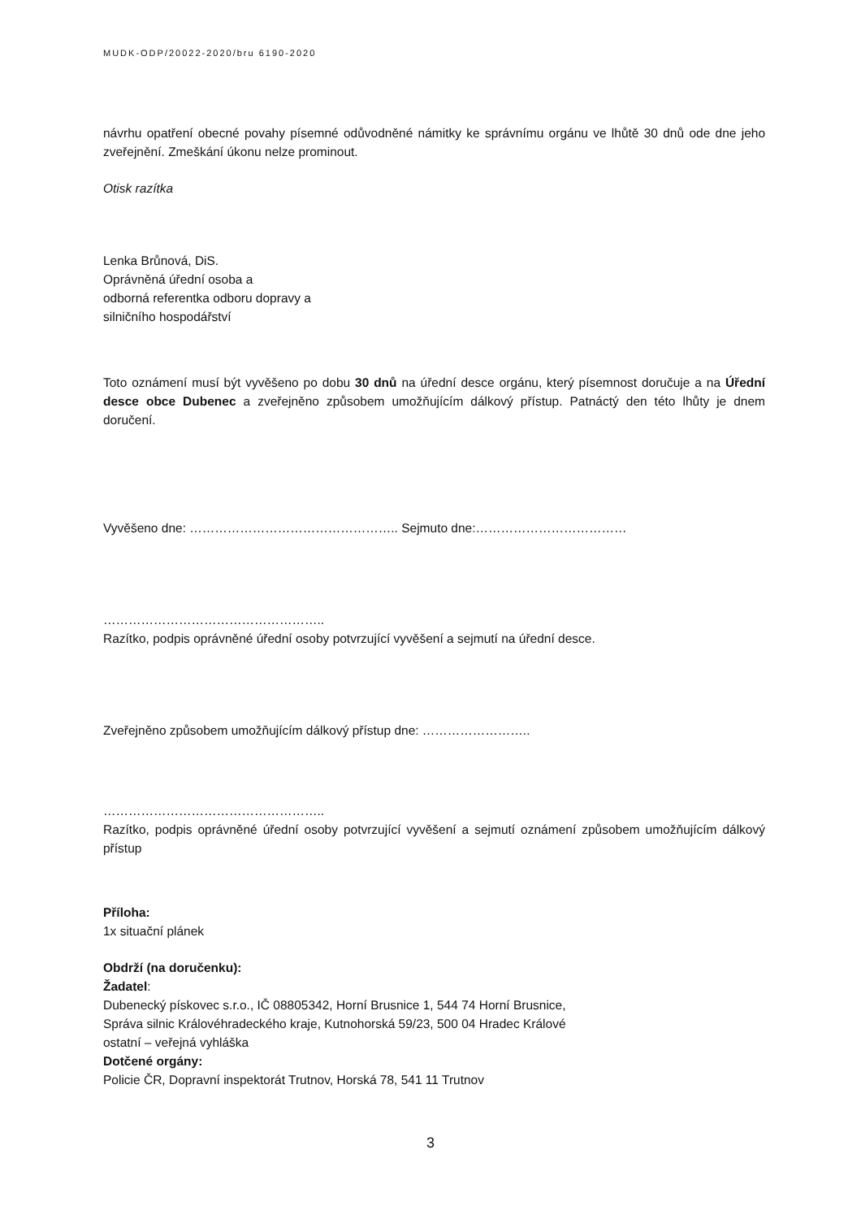MUDK-ODP/20022-2020/bru 6190-2020
návrhu opatření obecné povahy písemné odůvodněné námitky ke správnímu orgánu ve lhůtě 30 dnů ode dne jeho zveřejnění. Zmeškání úkonu nelze prominout.
Otisk razítka
Lenka Brůnová, DiS.
Oprávněná úřední osoba a
odborná referentka odboru dopravy a
silničního hospodářství
Toto oznámení musí být vyvěšeno po dobu 30 dnů na úřední desce orgánu, který písemnost doručuje a na Úřední desce obce Dubenec a zveřejněno způsobem umožňujícím dálkový přístup. Patnáctý den této lhůty je dnem doručení.
Vyvěšeno dne: ………………………………………….. Sejmuto dne:………………………………
……………………………………………..
Razítko, podpis oprávněné úřední osoby potvrzující vyvěšení a sejmutí na úřední desce.
Zveřejněno způsobem umožňujícím dálkový přístup dne: ……………………..
……………………………………………..
Razítko, podpis oprávněné úřední osoby potvrzující vyvěšení a sejmutí oznámení způsobem umožňujícím dálkový přístup
Příloha:
1x situační plánek
Obdrží (na doručenku):
Žadatel:
Dubenecký pískovec s.r.o., IČ 08805342, Horní Brusnice 1, 544 74 Horní Brusnice,
Správa silnic Královéhradeckého kraje, Kutnohorská 59/23, 500 04 Hradec Králové
ostatní – veřejná vyhláška
Dotčené orgány:
Policie ČR, Dopravní inspektorát Trutnov, Horská 78, 541 11 Trutnov
3